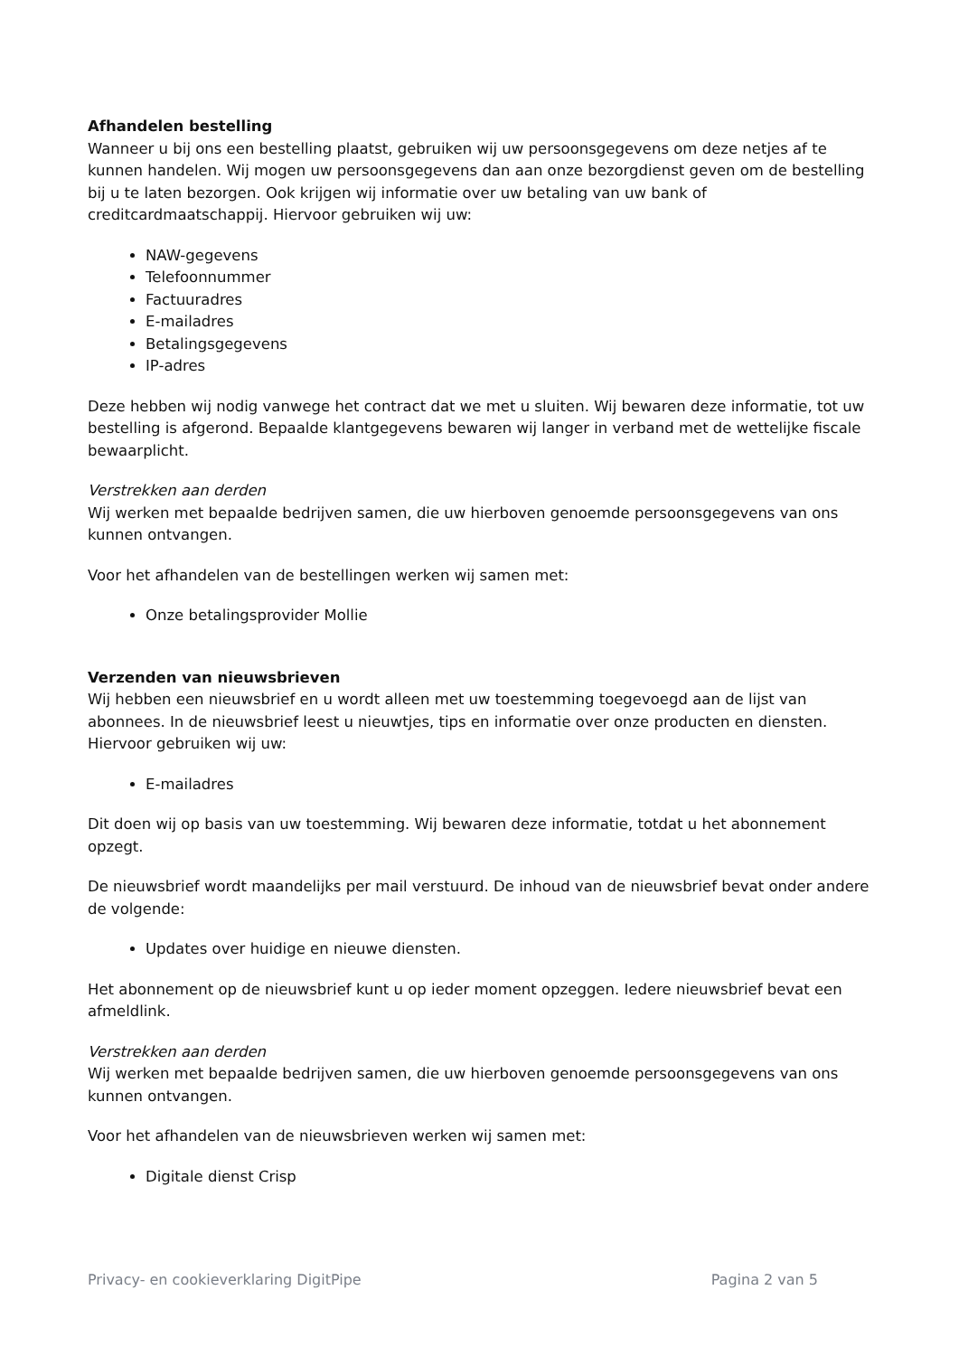Afhandelen bestelling
Wanneer u bij ons een bestelling plaatst, gebruiken wij uw persoonsgegevens om deze netjes af te kunnen handelen. Wij mogen uw persoonsgegevens dan aan onze bezorgdienst geven om de bestelling bij u te laten bezorgen. Ook krijgen wij informatie over uw betaling van uw bank of creditcardmaatschappij. Hiervoor gebruiken wij uw:
NAW-gegevens
Telefoonnummer
Factuuradres
E-mailadres
Betalingsgegevens
IP-adres
Deze hebben wij nodig vanwege het contract dat we met u sluiten. Wij bewaren deze informatie, tot uw bestelling is afgerond. Bepaalde klantgegevens bewaren wij langer in verband met de wettelijke fiscale bewaarplicht.
Verstrekken aan derden
Wij werken met bepaalde bedrijven samen, die uw hierboven genoemde persoonsgegevens van ons kunnen ontvangen.
Voor het afhandelen van de bestellingen werken wij samen met:
Onze betalingsprovider Mollie
Verzenden van nieuwsbrieven
Wij hebben een nieuwsbrief en u wordt alleen met uw toestemming toegevoegd aan de lijst van abonnees. In de nieuwsbrief leest u nieuwtjes, tips en informatie over onze producten en diensten. Hiervoor gebruiken wij uw:
E-mailadres
Dit doen wij op basis van uw toestemming. Wij bewaren deze informatie, totdat u het abonnement opzegt.
De nieuwsbrief wordt maandelijks per mail verstuurd. De inhoud van de nieuwsbrief bevat onder andere de volgende:
Updates over huidige en nieuwe diensten.
Het abonnement op de nieuwsbrief kunt u op ieder moment opzeggen. Iedere nieuwsbrief bevat een afmeldlink.
Verstrekken aan derden
Wij werken met bepaalde bedrijven samen, die uw hierboven genoemde persoonsgegevens van ons kunnen ontvangen.
Voor het afhandelen van de nieuwsbrieven werken wij samen met:
Digitale dienst Crisp
Privacy- en cookieverklaring DigitPipe Pagina 2 van 5